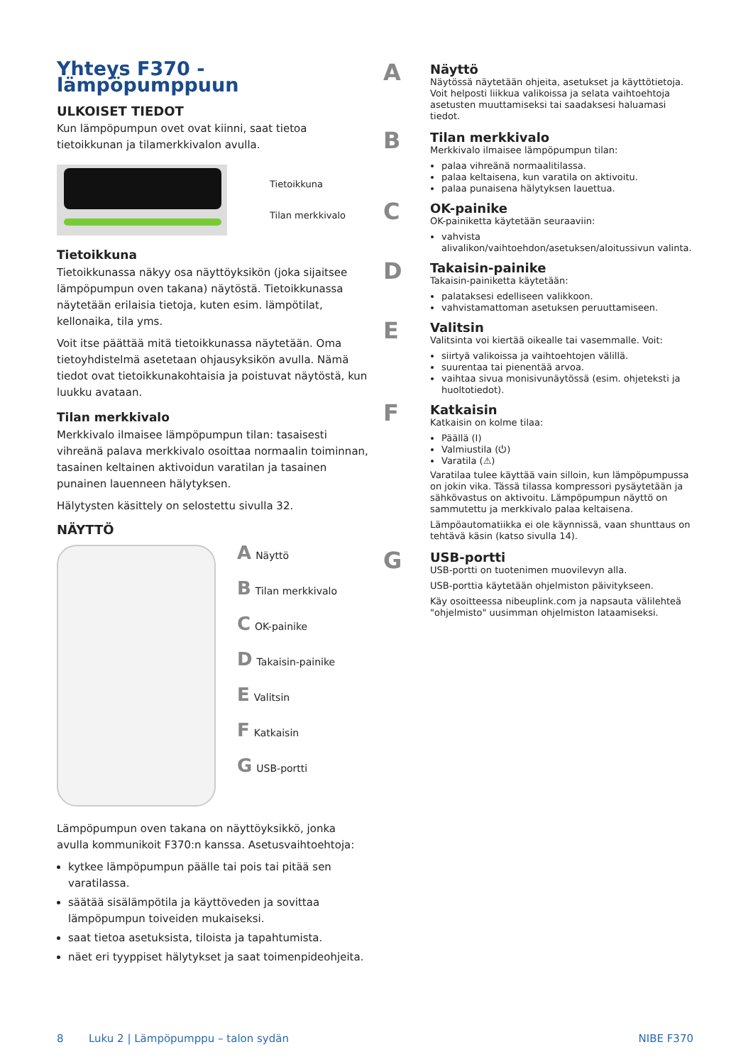Yhteys F370 -lämpöpumppuun
ULKOISET TIEDOT
Kun lämpöpumpun ovet ovat kiinni, saat tietoa tietoikkunan ja tilamerkkivalon avulla.
Tietoikkuna
Tilan merkkivalo
Tietoikkuna
Tietoikkunassa näkyy osa näyttöyksikön (joka sijaitsee lämpöpumpun oven takana) näytöstä. Tietoikkunassa näytetään erilaisia tietoja, kuten esim. lämpötilat, kellonaika, tila yms.
Voit itse päättää mitä tietoikkunassa näytetään. Oma tietoyhdistelmä asetetaan ohjausyksikön avulla. Nämä tiedot ovat tietoikkunakohtaisia ja poistuvat näytöstä, kun luukku avataan.
Tilan merkkivalo
Merkkivalo ilmaisee lämpöpumpun tilan: tasaisesti vihreänä palava merkkivalo osoittaa normaalin toiminnan, tasainen keltainen aktivoidun varatilan ja tasainen punainen lauenneen hälytyksen.
Hälytysten käsittely on selostettu sivulla 32.
NÄYTTÖ
A Näyttö
B Tilan merkkivalo
C OK-painike
D Takaisin-painike
E Valitsin
F Katkaisin
G USB-portti
Lämpöpumpun oven takana on näyttöyksikkö, jonka avulla kommunikoit F370:n kanssa. Asetusvaihtoehtoja:
kytkee lämpöpumpun päälle tai pois tai pitää sen varatilassa.
säätää sisälämpötila ja käyttöveden ja sovittaa lämpöpumpun toiveiden mukaiseksi.
saat tietoa asetuksista, tiloista ja tapahtumista.
näet eri tyyppiset hälytykset ja saat toimenpideohjeita.
A
Näyttö
Näytössä näytetään ohjeita, asetukset ja käyttötietoja. Voit helposti liikkua valikoissa ja selata vaihtoehtoja asetusten muuttamiseksi tai saadaksesi haluamasi tiedot.
B
Tilan merkkivalo
Merkkivalo ilmaisee lämpöpumpun tilan:
palaa vihreänä normaalitilassa.
palaa keltaisena, kun varatila on aktivoitu.
palaa punaisena hälytyksen lauettua.
C
OK-painike
OK-painiketta käytetään seuraaviin:
vahvista alivalikon/vaihtoehdon/asetuksen/aloitussivun valinta.
D
Takaisin-painike
Takaisin-painiketta käytetään:
palataksesi edelliseen valikkoon.
vahvistamattoman asetuksen peruuttamiseen.
E
Valitsin
Valitsinta voi kiertää oikealle tai vasemmalle. Voit:
siirtyä valikoissa ja vaihtoehtojen välillä.
suurentaa tai pienentää arvoa.
vaihtaa sivua monisivunäytössä (esim. ohjeteksti ja huoltotiedot).
F
Katkaisin
Katkaisin on kolme tilaa:
Päällä (I)
Valmiustila (⏻)
Varatila (⚠)
Varatilaa tulee käyttää vain silloin, kun lämpöpumpussa on jokin vika. Tässä tilassa kompressori pysäytetään ja sähkövastus on aktivoitu. Lämpöpumpun näyttö on sammutettu ja merkkivalo palaa keltaisena.
Lämpöautomatiikka ei ole käynnissä, vaan shunttaus on tehtävä käsin (katso sivulla 14).
G
USB-portti
USB-portti on tuotenimen muovilevyn alla.
USB-porttia käytetään ohjelmiston päivitykseen.
Käy osoitteessa nibeuplink.com ja napsauta välilehteä "ohjelmisto" uusimman ohjelmiston lataamiseksi.
8 Luku 2 | Lämpöpumppu – talon sydän NIBE F370